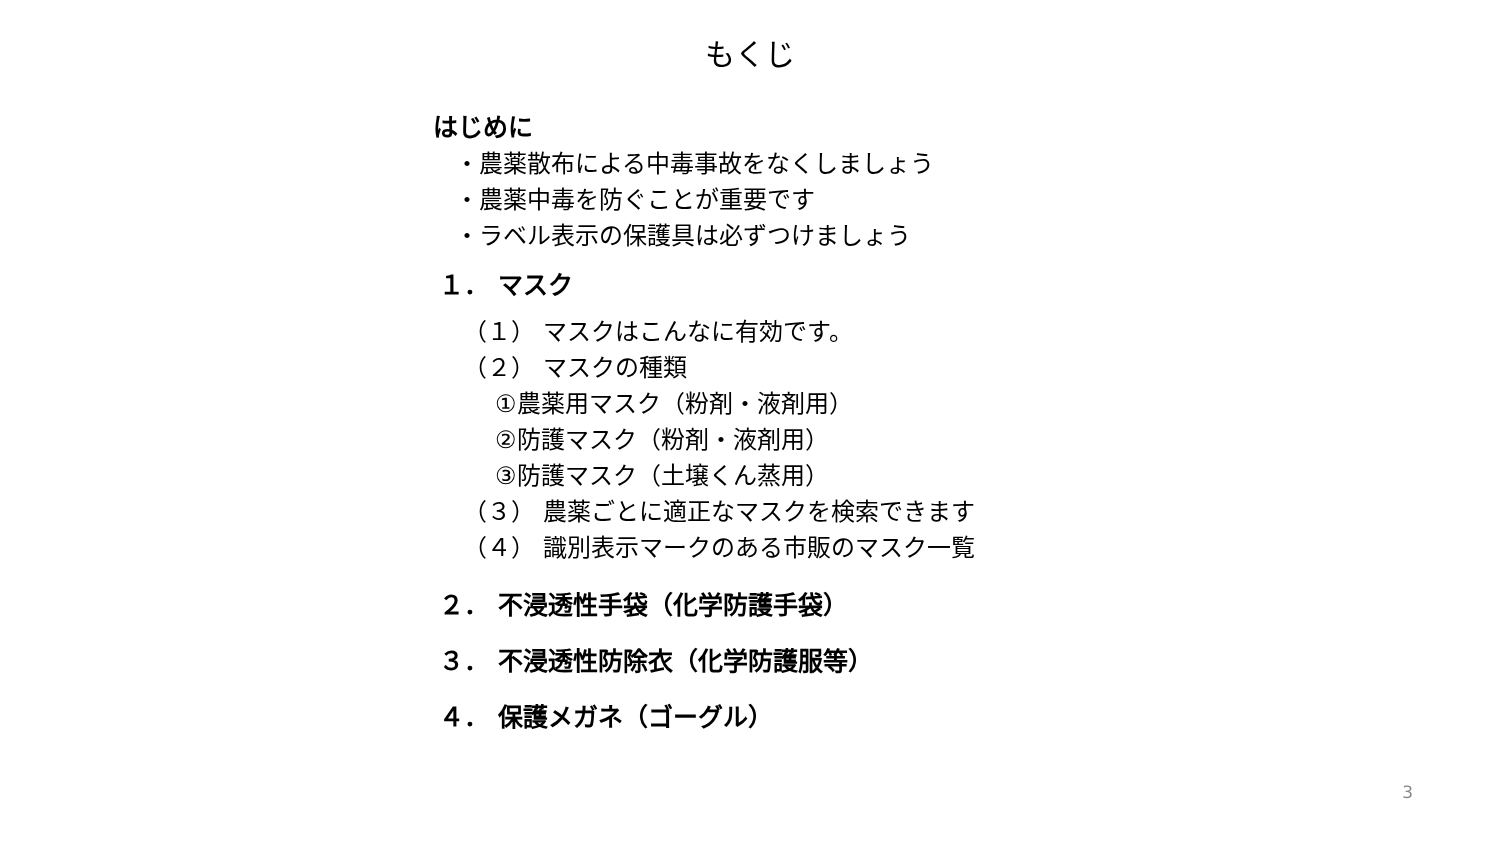もくじ
はじめに
・農薬散布による中毒事故をなくしましょう
・農薬中毒を防ぐことが重要です
・ラベル表示の保護具は必ずつけましょう
１． マスク
（１） マスクはこんなに有効です。
（２） マスクの種類
①農薬用マスク（粉剤・液剤用）
②防護マスク（粉剤・液剤用）
③防護マスク（土壌くん蒸用）
（３） 農薬ごとに適正なマスクを検索できます
（４） 識別表示マークのある市販のマスク一覧
２． 不浸透性手袋（化学防護手袋）
３． 不浸透性防除衣（化学防護服等）
４． 保護メガネ（ゴーグル）
3